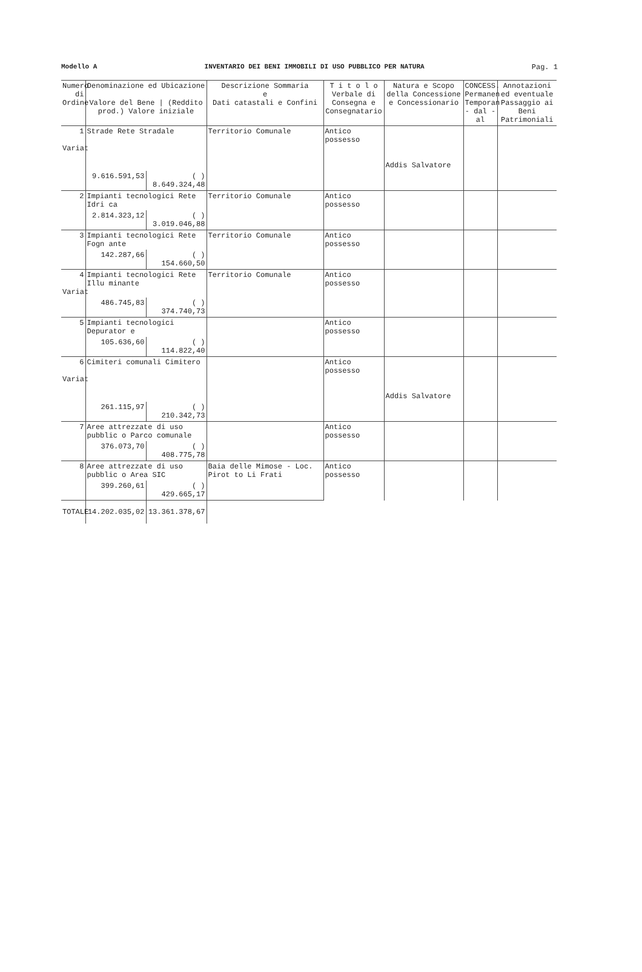Modello A INVENTARIO DEI BENI IMMOBILI DI USO PUBBLICO PER NATURA Pag. 1
| Numero di Ordine | Denominazione ed Ubicazione Valore del Bene / (Reddito prod.) Valore iniziale | | Descrizione Sommaria e Dati catastali e Confini | T i t o l o Verbale di Consegna e Consegnatario | Natura e Scopo della Concessione e Concessionario | CONCESS. Permanen Temporan - dal - al | Annotazioni ed eventuale Passaggio ai Beni Patrimoniali |
| --- | --- | --- | --- | --- | --- | --- | --- |
| 1 Variat | Strade Rete Stradale | | Territorio Comunale | Antico possesso | Addis Salvatore | | |
| | 9.616.591,53 | ( ) 8.649.324,48 | | | | | |
| 2 | Impianti tecnologici Rete Idri ca | | Territorio Comunale | Antico possesso | | | |
| | 2.814.323,12 | ( ) 3.019.046,88 | | | | | |
| 3 | Impianti tecnologici Rete Fogn ante | | Territorio Comunale | Antico possesso | | | |
| | 142.287,66 | ( ) 154.660,50 | | | | | |
| 4 Variat | Impianti tecnologici Rete Illu minante | | Territorio Comunale | Antico possesso | | | |
| | 486.745,83 | ( ) 374.740,73 | | | | | |
| 5 | Impianti tecnologici Depurator e | | | Antico possesso | | | |
| | 105.636,60 | ( ) 114.822,40 | | | | | |
| 6 Variat | Cimiteri comunali Cimitero | | | Antico possesso | Addis Salvatore | | |
| | 261.115,97 | ( ) 210.342,73 | | | | | |
| 7 | Aree attrezzate di uso pubblic o Parco comunale | | | Antico possesso | | | |
| | 376.073,70 | ( ) 408.775,78 | | | | | |
| 8 | Aree attrezzate di uso pubblic o Area SIC | | Baia delle Mimose - Loc. Pirot to Li Frati | Antico possesso | | | |
| | 399.260,61 | ( ) 429.665,17 | | | | | |
| TOTALE | 14.202.035,02 | 13.361.378,67 | | | | | |